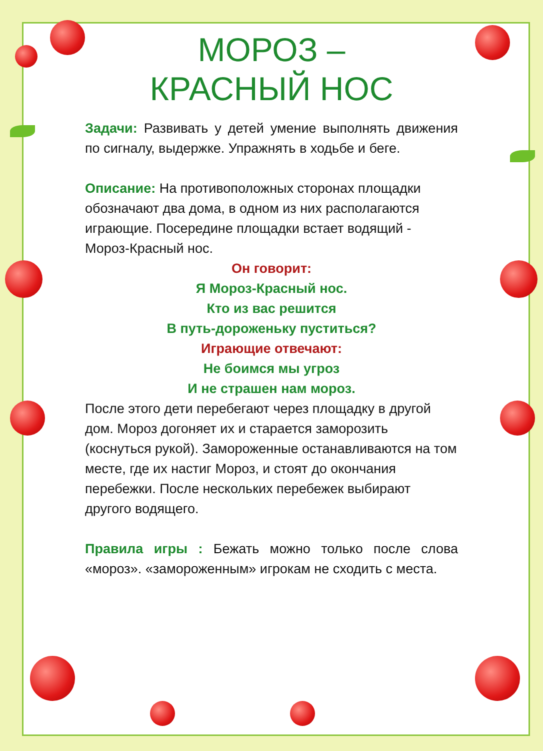МОРОЗ –
КРАСНЫЙ НОС
Задачи: Развивать у детей умение выполнять движения по сигналу, выдержке. Упражнять в ходьбе и беге.
Описание: На противоположных сторонах площадки обозначают два дома, в одном из них располагаются играющие. Посередине площадки встает водящий - Мороз-Красный нос.
Он говорит:
Я Мороз-Красный нос.
Кто из вас решится
В путь-дороженьку пуститься?
Играющие отвечают:
Не боимся мы угроз
И не страшен нам мороз.
После этого дети перебегают через площадку в другой дом. Мороз догоняет их и старается заморозить (коснуться рукой). Замороженные останавливаются на том месте, где их настиг Мороз, и стоят до окончания перебежки. После нескольких перебежек выбирают другого водящего.
Правила игры : Бежать можно только после слова «мороз». «замороженным» игрокам не сходить с места.